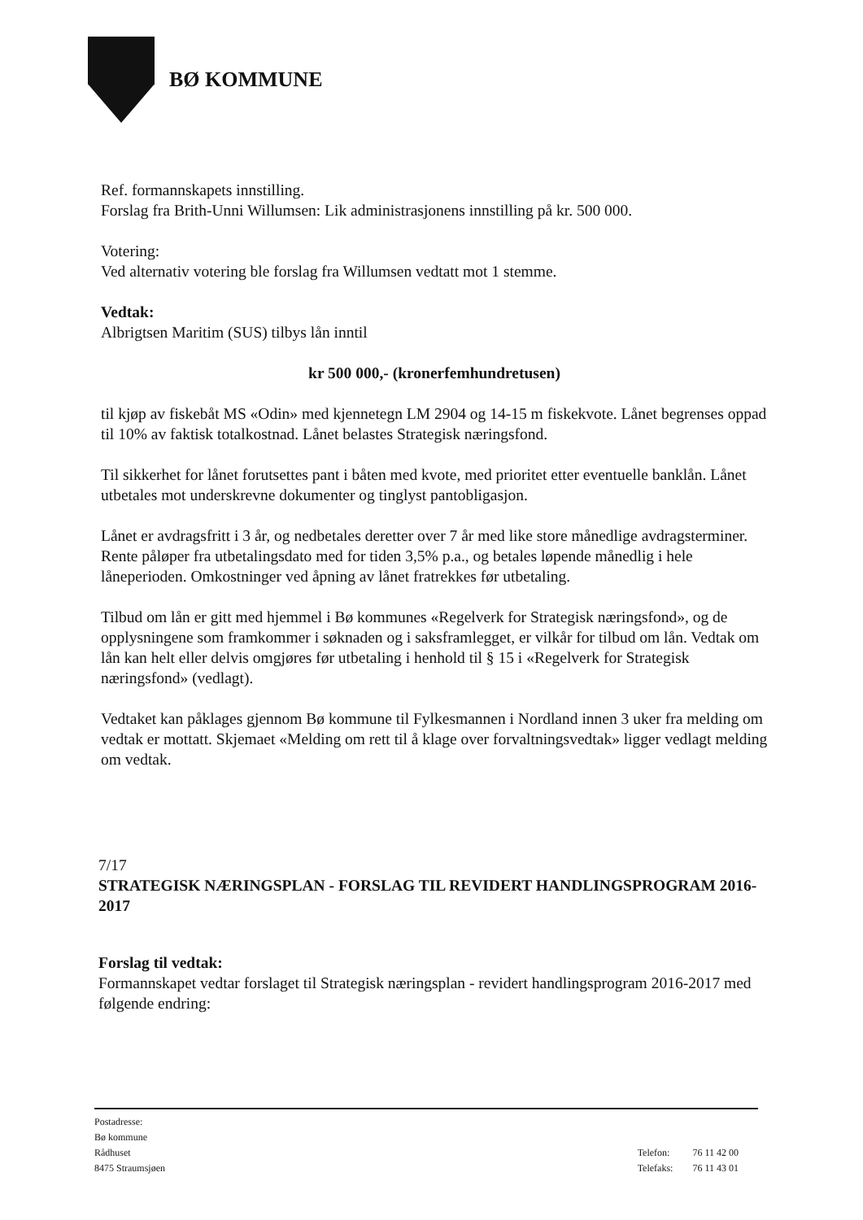BØ KOMMUNE
Ref. formannskapets innstilling.
Forslag fra Brith-Unni Willumsen: Lik administrasjonens innstilling på kr. 500 000.
Votering:
Ved alternativ votering ble forslag fra Willumsen vedtatt mot 1 stemme.
Vedtak:
Albrigtsen Maritim (SUS) tilbys lån inntil
kr 500 000,- (kronerfemhundretusen)
til kjøp av fiskebåt MS «Odin» med kjennetegn LM 2904 og 14-15 m fiskekvote. Lånet begrenses oppad til 10% av faktisk totalkostnad. Lånet belastes Strategisk næringsfond.
Til sikkerhet for lånet forutsettes pant i båten med kvote, med prioritet etter eventuelle banklån. Lånet utbetales mot underskrevne dokumenter og tinglyst pantobligasjon.
Lånet er avdragsfritt i 3 år, og nedbetales deretter over 7 år med like store månedlige avdragsterminer. Rente påløper fra utbetalingsdato med for tiden 3,5% p.a., og betales løpende månedlig i hele låneperioden. Omkostninger ved åpning av lånet fratrekkes før utbetaling.
Tilbud om lån er gitt med hjemmel i Bø kommunes «Regelverk for Strategisk næringsfond», og de opplysningene som framkommer i søknaden og i saksframlegget, er vilkår for tilbud om lån. Vedtak om lån kan helt eller delvis omgjøres før utbetaling i henhold til § 15 i «Regelverk for Strategisk næringsfond» (vedlagt).
Vedtaket kan påklages gjennom Bø kommune til Fylkesmannen i Nordland innen 3 uker fra melding om vedtak er mottatt. Skjemaet «Melding om rett til å klage over forvaltningsvedtak» ligger vedlagt melding om vedtak.
7/17
STRATEGISK NÆRINGSPLAN - FORSLAG TIL REVIDERT HANDLINGSPROGRAM 2016-2017
Forslag til vedtak:
Formannskapet vedtar forslaget til Strategisk næringsplan - revidert handlingsprogram 2016-2017 med følgende endring:
Postadresse:
Bø kommune
Rådhuset
8475 Straumsjøen
| Telefon: | 76 11 42 00 |
| Telefaks: | 76 11 43 01 |